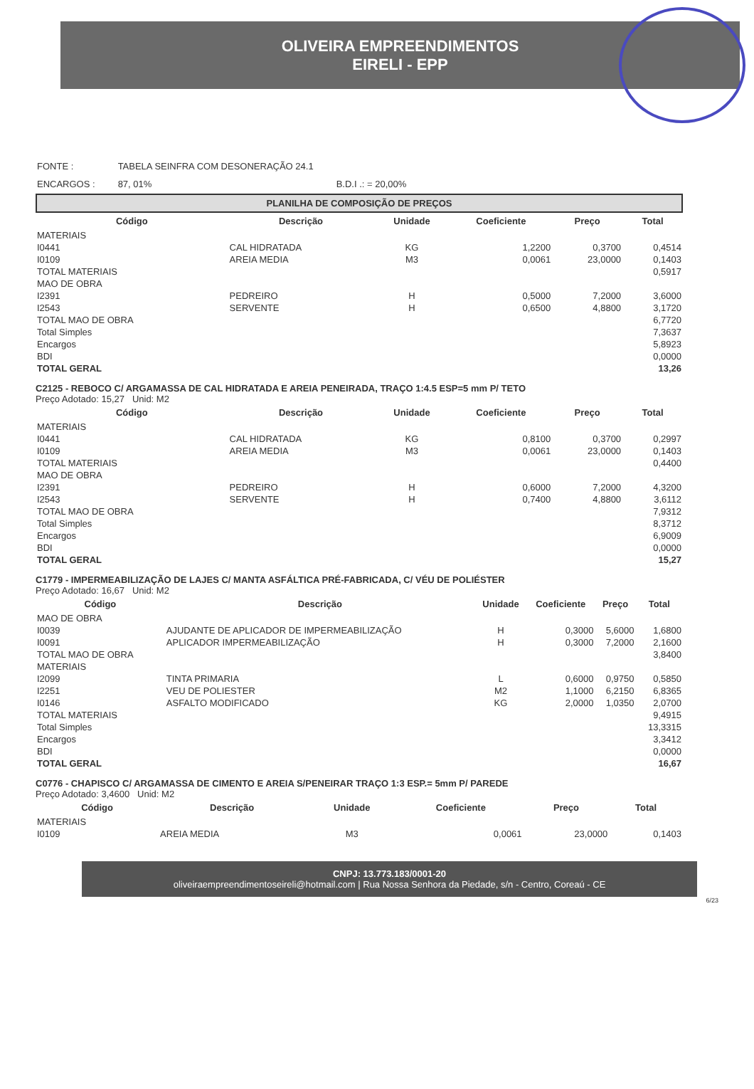OLIVEIRA EMPREENDIMENTOS
EIRELI - EPP
| FONTE : | TABELA SEINFRA COM DESONERAÇÃO 24.1 | |
| ENCARGOS : | 87, 01% | B.D.I .: = 20,00% |
PLANILHA DE COMPOSIÇÃO DE PREÇOS
| Código | Descrição | Unidade | Coeficiente | Preço | Total |
| --- | --- | --- | --- | --- | --- |
| MATERIAIS | | | | | |
| I0441 | CAL HIDRATADA | KG | 1,2200 | 0,3700 | 0,4514 |
| I0109 | AREIA MEDIA | M3 | 0,0061 | 23,0000 | 0,1403 |
| TOTAL MATERIAIS | | | | | 0,5917 |
| MAO DE OBRA | | | | | |
| I2391 | PEDREIRO | H | 0,5000 | 7,2000 | 3,6000 |
| I2543 | SERVENTE | H | 0,6500 | 4,8800 | 3,1720 |
| TOTAL MAO DE OBRA | | | | | 6,7720 |
| Total Simples | | | | | 7,3637 |
| Encargos | | | | | 5,8923 |
| BDI | | | | | 0,0000 |
| TOTAL GERAL | | | | | 13,26 |
C2125 - REBOCO C/ ARGAMASSA DE CAL HIDRATADA E AREIA PENEIRADA, TRAÇO 1:4.5 ESP=5 mm P/ TETO
Preço Adotado: 15,27 Unid: M2
| Código | Descrição | Unidade | Coeficiente | Preço | Total |
| --- | --- | --- | --- | --- | --- |
| MATERIAIS | | | | | |
| I0441 | CAL HIDRATADA | KG | 0,8100 | 0,3700 | 0,2997 |
| I0109 | AREIA MEDIA | M3 | 0,0061 | 23,0000 | 0,1403 |
| TOTAL MATERIAIS | | | | | 0,4400 |
| MAO DE OBRA | | | | | |
| I2391 | PEDREIRO | H | 0,6000 | 7,2000 | 4,3200 |
| I2543 | SERVENTE | H | 0,7400 | 4,8800 | 3,6112 |
| TOTAL MAO DE OBRA | | | | | 7,9312 |
| Total Simples | | | | | 8,3712 |
| Encargos | | | | | 6,9009 |
| BDI | | | | | 0,0000 |
| TOTAL GERAL | | | | | 15,27 |
C1779 - IMPERMEABILIZAÇÃO DE LAJES C/ MANTA ASFÁLTICA PRÉ-FABRICADA, C/ VÉU DE POLIÉSTER
Preço Adotado: 16,67 Unid: M2
| Código | Descrição | Unidade | Coeficiente | Preço | Total |
| --- | --- | --- | --- | --- | --- |
| MAO DE OBRA | | | | | |
| I0039 | AJUDANTE DE APLICADOR DE IMPERMEABILIZAÇÃO | H | 0,3000 | 5,6000 | 1,6800 |
| I0091 | APLICADOR IMPERMEABILIZAÇÃO | H | 0,3000 | 7,2000 | 2,1600 |
| TOTAL MAO DE OBRA | | | | | 3,8400 |
| MATERIAIS | | | | | |
| I2099 | TINTA PRIMARIA | L | 0,6000 | 0,9750 | 0,5850 |
| I2251 | VEU DE POLIESTER | M2 | 1,1000 | 6,2150 | 6,8365 |
| I0146 | ASFALTO MODIFICADO | KG | 2,0000 | 1,0350 | 2,0700 |
| TOTAL MATERIAIS | | | | | 9,4915 |
| Total Simples | | | | | 13,3315 |
| Encargos | | | | | 3,3412 |
| BDI | | | | | 0,0000 |
| TOTAL GERAL | | | | | 16,67 |
C0776 - CHAPISCO C/ ARGAMASSA DE CIMENTO E AREIA S/PENEIRAR TRAÇO 1:3 ESP.= 5mm P/ PAREDE
Preço Adotado: 3,4600 Unid: M2
| Código | Descrição | Unidade | Coeficiente | Preço | Total |
| --- | --- | --- | --- | --- | --- |
| MATERIAIS | | | | | |
| I0109 | AREIA MEDIA | M3 | 0,0061 | 23,0000 | 0,1403 |
CNPJ: 13.773.183/0001-20
oliveiraempreendimentoseireli@hotmail.com | Rua Nossa Senhora da Piedade, s/n - Centro, Coreaú - CE
6/23